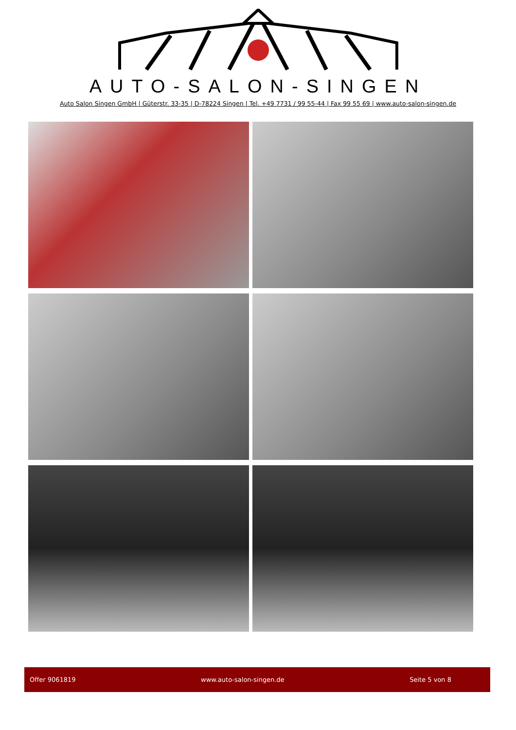AUTO-SALON-SINGEN
Auto Salon Singen GmbH | Güterstr. 33-35 | D-78224 Singen | Tel. +49 7731 / 99 55-44 | Fax 99 55 69 | www.auto-salon-singen.de
Offer 9061819 www.auto-salon-singen.de Seite 5 von 8